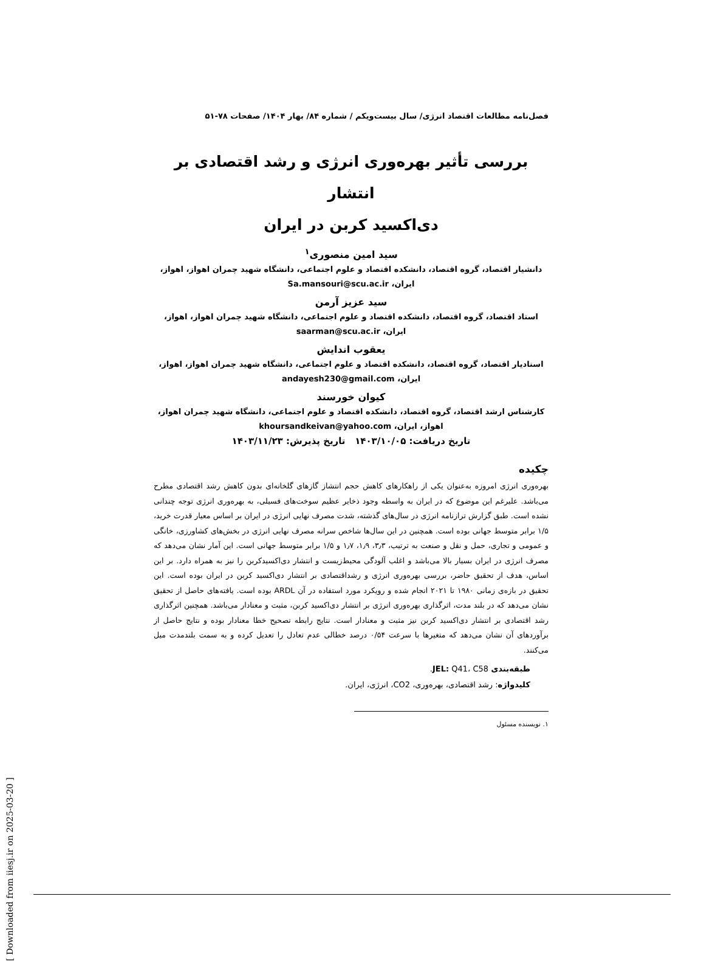فصل‌نامه مطالعات اقتصاد انرژی/ سال بیست‌ویکم / شماره ۸۴/ بهار ۱۴۰۴/ صفحات ۷۸-۵۱
بررسی تأثیر بهره‌وری انرژی و رشد اقتصادی بر انتشار
دی‌اکسید کربن در ایران
سید امین منصوری<sup>۱</sup>
دانشیار اقتصاد، گروه اقتصاد، دانشکده اقتصاد و علوم اجتماعی، دانشگاه شهید چمران اهواز، اهواز، ایران، Sa.mansouri@scu.ac.ir
سید عزیز آرمن
استاد اقتصاد، گروه اقتصاد، دانشکده اقتصاد و علوم اجتماعی، دانشگاه شهید چمران اهواز، اهواز، ایران، saarman@scu.ac.ir
یعقوب اندایش
استادیار اقتصاد، گروه اقتصاد، دانشکده اقتصاد و علوم اجتماعی، دانشگاه شهید چمران اهواز، اهواز، ایران، andayesh230@gmail.com
کیوان خورسند
کارشناس ارشد اقتصاد، گروه اقتصاد، دانشکده اقتصاد و علوم اجتماعی، دانشگاه شهید چمران اهواز، اهواز، ایران، khoursandkeivan@yahoo.com
تاریخ دریافت: ۱۴۰۳/۱۰/۰۵ تاریخ پذیرش: ۱۴۰۳/۱۱/۲۳
چکیده
بهره‌وری انرژی امروزه به‌عنوان یکی از راهکارهای کاهش حجم انتشاز گازهای گلخانه‌ای بدون کاهش رشد اقتصادی مطرح می‌باشد. علیرغم این موضوع که در ایران به واسطه وجود ذخایر عظیم سوخت‌های فسیلی، به بهره‌وری انرژی توجه چندانی نشده است. طبق گزارش ترازنامه انرژی در سال‌های گذشته، شدت مصرف نهایی انرژی در ایران بر اساس معیار قدرت خرید، ۱/۵ برابر متوسط جهانی بوده است. همچنین در این سال‌ها شاخص سرانه مصرف نهایی انرژی در بخش‌های کشاورزی، خانگی و عمومی و تجاری، حمل و نقل و صنعت به ترتیب، ۳٫۳، ۱٫۹، ۱٫۷ و ۱/۵ برابر متوسط جهانی است. این آمار نشان می‌دهد که مصرف انرژی در ایران بسیار بالا می‌باشد و اغلب آلودگی محیط‌زیست و انتشار دی‌اکسیدکربن را نیز به همراه دارد. بر این اساس، هدف از تحقیق حاضر، بررسی بهره‌وری انرژی و رشداقتصادی بر انتشار دی‌اکسید کربن در ایران بوده است. این تحقیق در بازه‌ی زمانی ۱۹۸۰ تا ۲۰۲۱ انجام شده و رویکرد مورد استفاده در آن ARDL بوده است. یافته‌های حاصل از تحقیق نشان می‌دهد که در بلند مدت، اثرگذاری بهره‌وری انرژی بر انتشار دی‌اکسید کربن، مثبت و معنادار می‌باشد. همچنین اثرگذاری رشد اقتصادی بر انتشار دی‌اکسید کربن نیز مثبت و معنادار است. نتایج رابطه تصحیح خطا معنادار بوده و نتایج حاصل از برآوردهای آن نشان می‌دهد که متغیرها با سرعت ۰/۵۴ درصد خطالی عدم تعادل را تعدیل کرده و به سمت بلندمدت میل می‌کنند.
طبقه‌بندی JEL: Q41، C58.
کلیدواژه: رشد اقتصادی، بهره‌وری، CO2، انرژی، ایران.
۱. نویسنده مسئول
[ Downloaded from iiesj.ir on 2025-03-20 ]